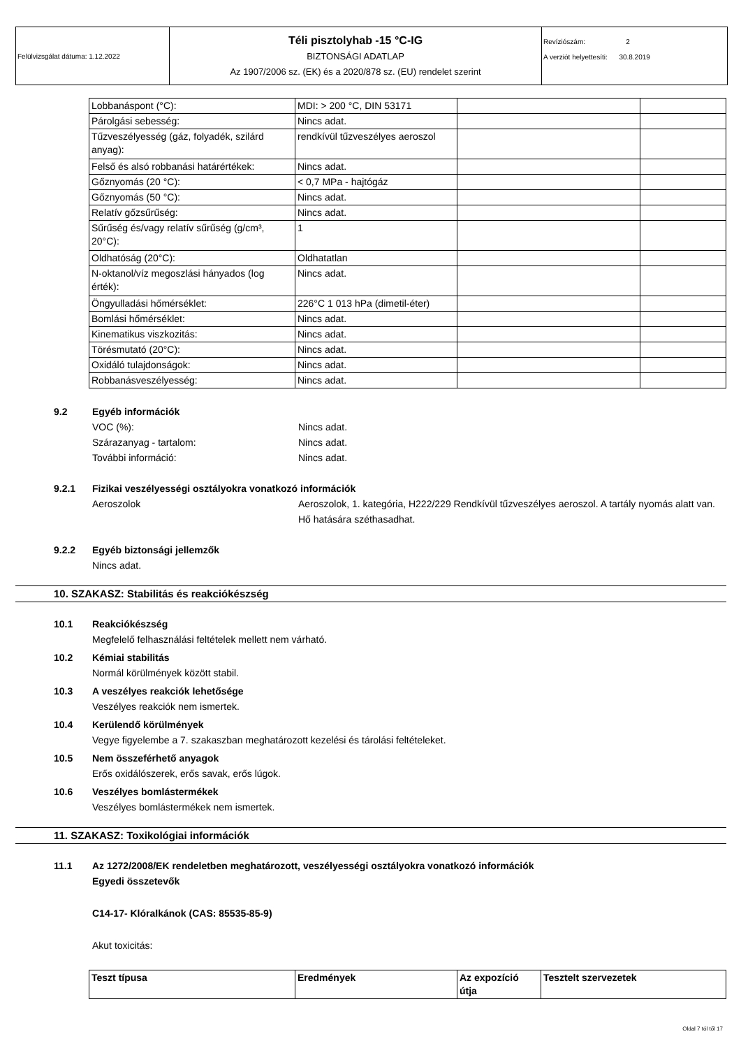Felülvizsgálat dátuma: 1.12.2022
Téli pisztolyhab -15 °C-IG
BIZTONSÁGI ADATLAP
Az 1907/2006 sz. (EK) és a 2020/878 sz. (EU) rendelet szerint
Revíziószám: 2
A verziót helyettesíti: 30.8.2019
| Lobbanáspont (°C): | MDI: > 200 °C, DIN 53171 | | |
| Párolgási sebesség: | Nincs adat. | | |
| Tűzveszélyesség (gáz, folyadék, szilárd anyag): | rendkívül tűzveszélyes aeroszol | | |
| Felső és alsó robbanási határértékek: | Nincs adat. | | |
| Gőznyomás (20 °C): | < 0,7 MPa - hajtógáz | | |
| Gőznyomás (50 °C): | Nincs adat. | | |
| Relatív gőzsűrűség: | Nincs adat. | | |
| Sűrűség és/vagy relatív sűrűség (g/cm³, 20°C): | 1 | | |
| Oldhatóság (20°C): | Oldhatatlan | | |
| N-oktanol/víz megoszlási hányados (log érték): | Nincs adat. | | |
| Öngyulladási hőmérséklet: | 226°C 1 013 hPa (dimetil-éter) | | |
| Bomlási hőmérséklet: | Nincs adat. | | |
| Kinematikus viszkozitás: | Nincs adat. | | |
| Törésmutató (20°C): | Nincs adat. | | |
| Oxidáló tulajdonságok: | Nincs adat. | | |
| Robbanásveszélyesség: | Nincs adat. | | |
9.2 Egyéb információk
VOC (%): Nincs adat.
Szárazanyag - tartalom: Nincs adat.
További információ: Nincs adat.
9.2.1 Fizikai veszélyességi osztályokra vonatkozó információk
Aeroszolok Aeroszolok, 1. kategória, H222/229 Rendkívül tűzveszélyes aeroszol. A tartály nyomás alatt van. Hő hatására széthasadhat.
9.2.2 Egyéb biztonsági jellemzők
Nincs adat.
10. SZAKASZ: Stabilitás és reakciókészség
10.1 Reakciókészség
Megfelelő felhasználási feltételek mellett nem várható.
10.2 Kémiai stabilitás
Normál körülmények között stabil.
10.3 A veszélyes reakciók lehetősége
Veszélyes reakciók nem ismertek.
10.4 Kerülendő körülmények
Vegye figyelembe a 7. szakaszban meghatározott kezelési és tárolási feltételeket.
10.5 Nem összeférhető anyagok
Erős oxidálószerek, erős savak, erős lúgok.
10.6 Veszélyes bomlástermékek
Veszélyes bomlástermékek nem ismertek.
11. SZAKASZ: Toxikológiai információk
11.1 Az 1272/2008/EK rendeletben meghatározott, veszélyességi osztályokra vonatkozó információk
Egyedi összetevők
C14-17- Klóralkánok (CAS: 85535-85-9)
Akut toxicitás:
| Teszt típusa | Eredmények | Az expozíció útja | Tesztelt szervezetek |
Oldal 7 tól től 17